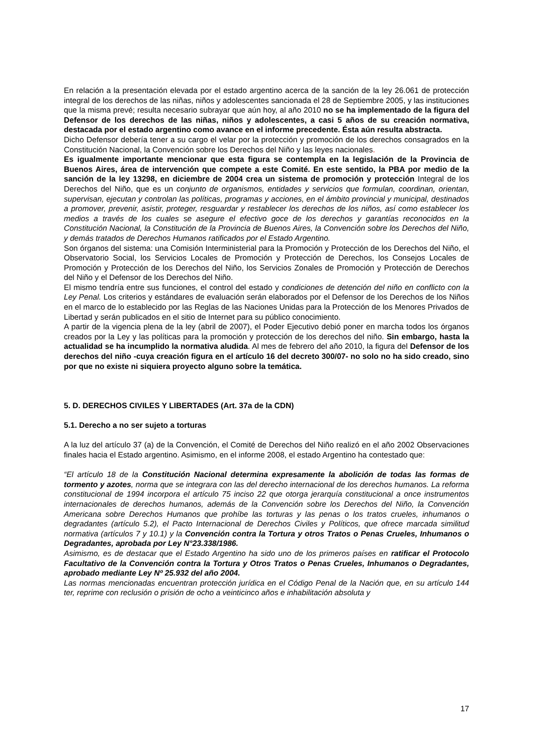En relación a la presentación elevada por el estado argentino acerca de la sanción de la ley 26.061 de protección integral de los derechos de las niñas, niños y adolescentes sancionada el 28 de Septiembre 2005, y las instituciones que la misma prevé; resulta necesario subrayar que aún hoy, al año 2010 no se ha implementado de la figura del Defensor de los derechos de las niñas, niños y adolescentes, a casi 5 años de su creación normativa, destacada por el estado argentino como avance en el informe precedente. Ésta aún resulta abstracta.
Dicho Defensor debería tener a su cargo el velar por la protección y promoción de los derechos consagrados en la Constitución Nacional, la Convención sobre los Derechos del Niño y las leyes nacionales.
Es igualmente importante mencionar que esta figura se contempla en la legislación de la Provincia de Buenos Aires, área de intervención que compete a este Comité. En este sentido, la PBA por medio de la sanción de la ley 13298, en diciembre de 2004 crea un sistema de promoción y protección Integral de los Derechos del Niño, que es un conjunto de organismos, entidades y servicios que formulan, coordinan, orientan, supervisan, ejecutan y controlan las políticas, programas y acciones, en el ámbito provincial y municipal, destinados a promover, prevenir, asistir, proteger, resguardar y restablecer los derechos de los niños, así como establecer los medios a través de los cuales se asegure el efectivo goce de los derechos y garantías reconocidos en la Constitución Nacional, la Constitución de la Provincia de Buenos Aires, la Convención sobre los Derechos del Niño, y demás tratados de Derechos Humanos ratificados por el Estado Argentino.
Son órganos del sistema: una Comisión Interministerial para la Promoción y Protección de los Derechos del Niño, el Observatorio Social, los Servicios Locales de Promoción y Protección de Derechos, los Consejos Locales de Promoción y Protección de los Derechos del Niño, los Servicios Zonales de Promoción y Protección de Derechos del Niño y el Defensor de los Derechos del Niño.
El mismo tendría entre sus funciones, el control del estado y condiciones de detención del niño en conflicto con la Ley Penal. Los criterios y estándares de evaluación serán elaborados por el Defensor de los Derechos de los Niños en el marco de lo establecido por las Reglas de las Naciones Unidas para la Protección de los Menores Privados de Libertad y serán publicados en el sitio de Internet para su público conocimiento.
A partir de la vigencia plena de la ley (abril de 2007), el Poder Ejecutivo debió poner en marcha todos los órganos creados por la Ley y las políticas para la promoción y protección de los derechos del niño. Sin embargo, hasta la actualidad se ha incumplido la normativa aludida. Al mes de febrero del año 2010, la figura del Defensor de los derechos del niño -cuya creación figura en el artículo 16 del decreto 300/07- no solo no ha sido creado, sino por que no existe ni siquiera proyecto alguno sobre la temática.
5. D. DERECHOS CIVILES Y LIBERTADES (Art. 37a de la CDN)
5.1. Derecho a no ser sujeto a torturas
A la luz del artículo 37 (a) de la Convención, el Comité de Derechos del Niño realizó en el año 2002 Observaciones finales hacia el Estado argentino. Asimismo, en el informe 2008, el estado Argentino ha contestado que:
“El artículo 18 de la Constitución Nacional determina expresamente la abolición de todas las formas de tormento y azotes, norma que se integrara con las del derecho internacional de los derechos humanos. La reforma constitucional de 1994 incorpora el artículo 75 inciso 22 que otorga jerarquía constitucional a once instrumentos internacionales de derechos humanos, además de la Convención sobre los Derechos del Niño, la Convención Americana sobre Derechos Humanos que prohíbe las torturas y las penas o los tratos crueles, inhumanos o degradantes (artículo 5.2), el Pacto Internacional de Derechos Civiles y Políticos, que ofrece marcada similitud normativa (artículos 7 y 10.1) y la Convención contra la Tortura y otros Tratos o Penas Crueles, Inhumanos o Degradantes, aprobada por Ley N°23.338/1986.
Asimismo, es de destacar que el Estado Argentino ha sido uno de los primeros países en ratificar el Protocolo Facultativo de la Convención contra la Tortura y Otros Tratos o Penas Crueles, Inhumanos o Degradantes, aprobado mediante Ley Nº 25.932 del año 2004.
Las normas mencionadas encuentran protección jurídica en el Código Penal de la Nación que, en su artículo 144 ter, reprime con reclusión o prisión de ocho a veinticinco años e inhabilitación absoluta y
17